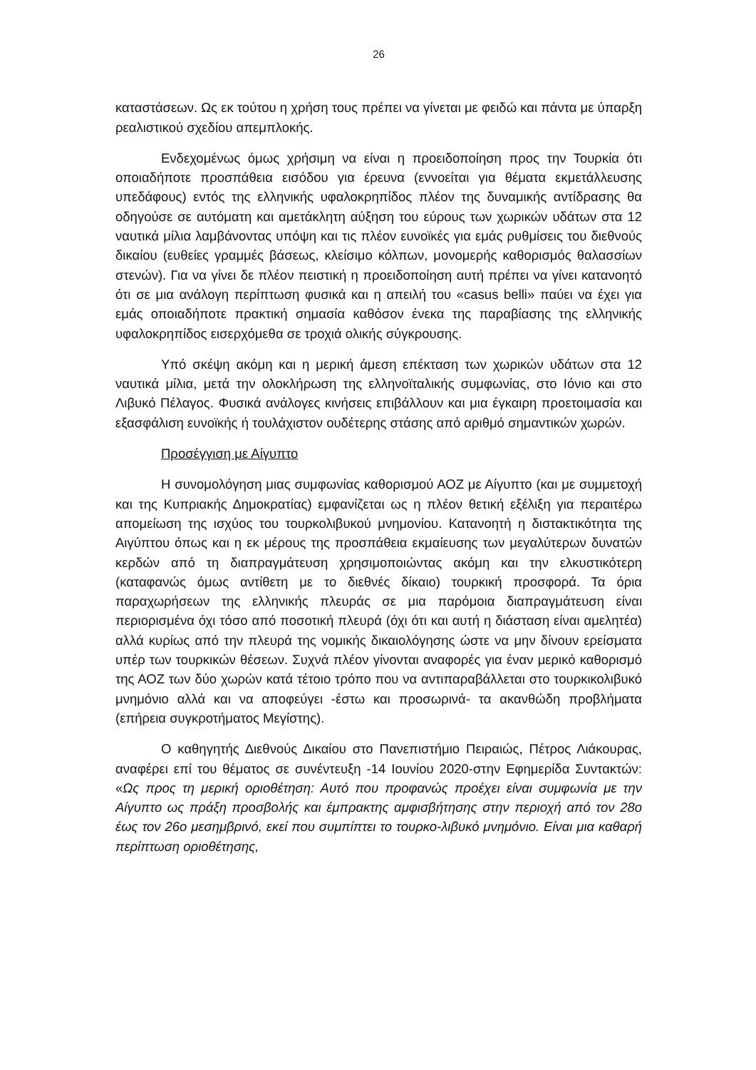26
καταστάσεων. Ως εκ τούτου η χρήση τους πρέπει να γίνεται με φειδώ και πάντα με ύπαρξη ρεαλιστικού σχεδίου απεμπλοκής.
Ενδεχομένως όμως χρήσιμη να είναι η προειδοποίηση προς την Τουρκία ότι οποιαδήποτε προσπάθεια εισόδου για έρευνα (εννοείται για θέματα εκμετάλλευσης υπεδάφους) εντός της ελληνικής υφαλοκρηπίδος πλέον της δυναμικής αντίδρασης θα οδηγούσε σε αυτόματη και αμετάκλητη αύξηση του εύρους των χωρικών υδάτων στα 12 ναυτικά μίλια λαμβάνοντας υπόψη και τις πλέον ευνοϊκές για εμάς ρυθμίσεις του διεθνούς δικαίου (ευθείες γραμμές βάσεως, κλείσιμο κόλπων, μονομερής καθορισμός θαλασσίων στενών). Για να γίνει δε πλέον πειστική η προειδοποίηση αυτή πρέπει να γίνει κατανοητό ότι σε μια ανάλογη περίπτωση φυσικά και η απειλή του «casus belli» παύει να έχει για εμάς οποιαδήποτε πρακτική σημασία καθόσον ένεκα της παραβίασης της ελληνικής υφαλοκρηπίδος εισερχόμεθα σε τροχιά ολικής σύγκρουσης.
Υπό σκέψη ακόμη και η μερική άμεση επέκταση των χωρικών υδάτων στα 12 ναυτικά μίλια, μετά την ολοκλήρωση της ελληνοϊταλικής συμφωνίας, στο Ιόνιο και στο Λιβυκό Πέλαγος. Φυσικά ανάλογες κινήσεις επιβάλλουν και μια έγκαιρη προετοιμασία και εξασφάλιση ευνοϊκής ή τουλάχιστον ουδέτερης στάσης από αριθμό σημαντικών χωρών.
Προσέγγιση με Αίγυπτο
Η συνομολόγηση μιας συμφωνίας καθορισμού ΑΟΖ με Αίγυπτο (και με συμμετοχή και της Κυπριακής Δημοκρατίας) εμφανίζεται ως η πλέον θετική εξέλιξη για περαιτέρω απομείωση της ισχύος του τουρκολιβυκού μνημονίου. Κατανοητή η διστακτικότητα της Αιγύπτου όπως και η εκ μέρους της προσπάθεια εκμαίευσης των μεγαλύτερων δυνατών κερδών από τη διαπραγμάτευση χρησιμοποιώντας ακόμη και την ελκυστικότερη (καταφανώς όμως αντίθετη με το διεθνές δίκαιο) τουρκική προσφορά. Τα όρια παραχωρήσεων της ελληνικής πλευράς σε μια παρόμοια διαπραγμάτευση είναι περιορισμένα όχι τόσο από ποσοτική πλευρά (όχι ότι και αυτή η διάσταση είναι αμελητέα) αλλά κυρίως από την πλευρά της νομικής δικαιολόγησης ώστε να μην δίνουν ερείσματα υπέρ των τουρκικών θέσεων. Συχνά πλέον γίνονται αναφορές για έναν μερικό καθορισμό της ΑΟΖ των δύο χωρών κατά τέτοιο τρόπο που να αντιπαραβάλλεται στο τουρκικολιβυκό μνημόνιο αλλά και να αποφεύγει -έστω και προσωρινά- τα ακανθώδη προβλήματα (επήρεια συγκροτήματος Μεγίστης).
Ο καθηγητής Διεθνούς Δικαίου στο Πανεπιστήμιο Πειραιώς, Πέτρος Λιάκουρας, αναφέρει επί του θέματος σε συνέντευξη -14 Ιουνίου 2020-στην Εφημερίδα Συντακτών: «Ως προς τη μερική οριοθέτηση: Αυτό που προφανώς προέχει είναι συμφωνία με την Αίγυπτο ως πράξη προσβολής και έμπρακτης αμφισβήτησης στην περιοχή από τον 28ο έως τον 26ο μεσημβρινό, εκεί που συμπίπτει το τουρκο-λιβυκό μνημόνιο. Είναι μια καθαρή περίπτωση οριοθέτησης,